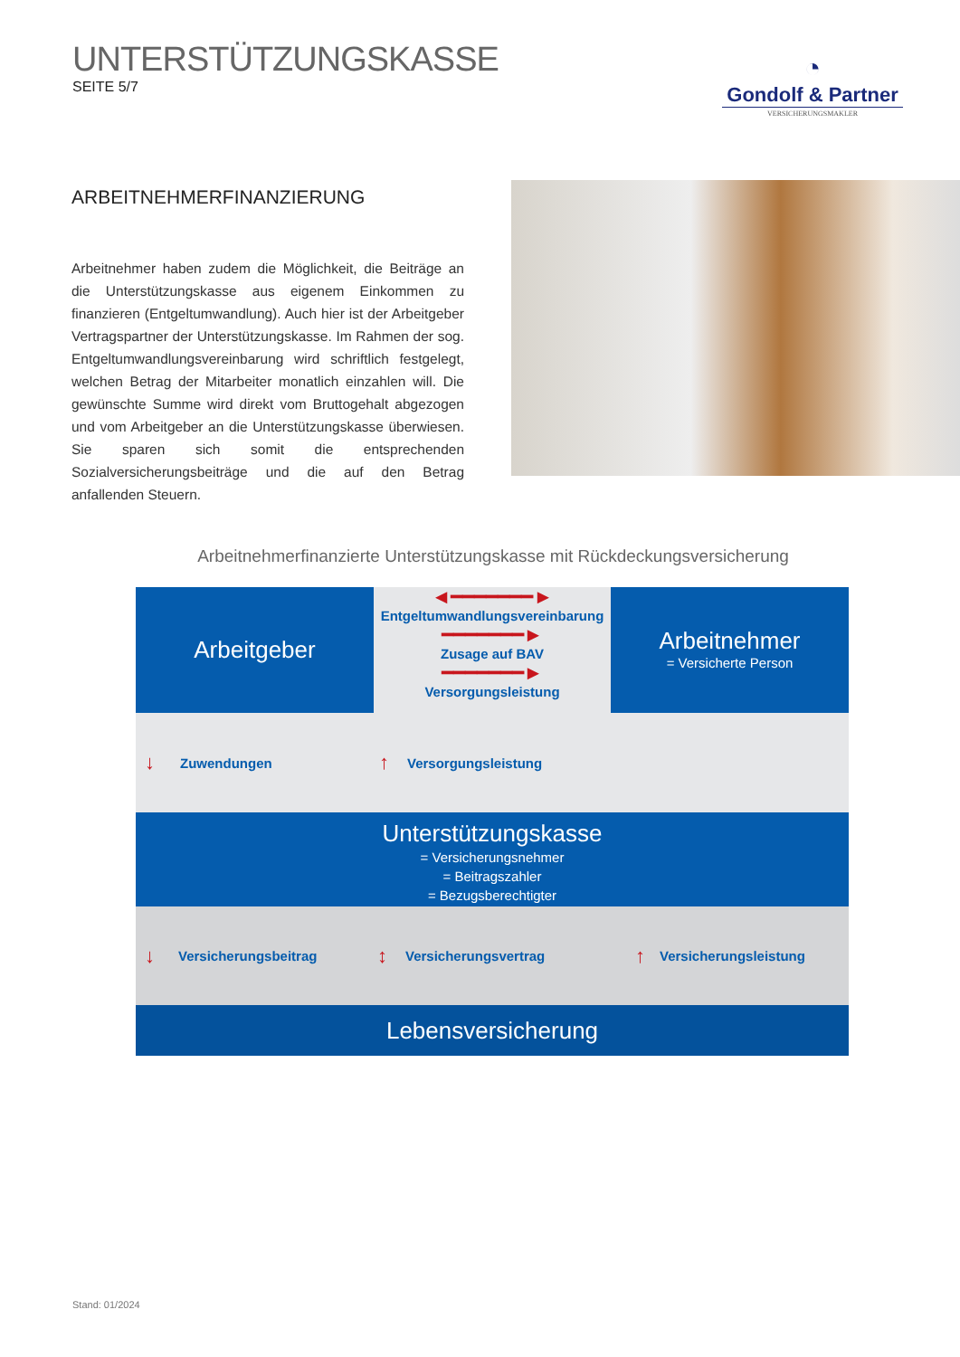UNTERSTÜTZUNGSKASSE
SEITE 5/7
◔
Gondolf & Partner
VERSICHERUNGSMAKLER
ARBEITNEHMERFINANZIERUNG
Arbeitnehmer haben zudem die Möglichkeit, die Beiträge an die Unterstützungskasse aus eigenem Einkommen zu finanzieren (Entgeltumwandlung). Auch hier ist der Arbeitgeber Vertragspartner der Unterstützungskasse. Im Rahmen der sog. Entgeltumwandlungsvereinbarung wird schriftlich festgelegt, welchen Betrag der Mitarbeiter monatlich einzahlen will. Die gewünschte Summe wird direkt vom Bruttogehalt abgezogen und vom Arbeitgeber an die Unterstützungskasse überwiesen. Sie sparen sich somit die entsprechenden Sozialversicherungsbeiträge und die auf den Betrag anfallenden Steuern.
Arbeitnehmerfinanzierte Unterstützungskasse mit Rückdeckungsversicherung
Arbeitgeber
◄━━━━━━━►
Entgeltumwandlungsvereinbarung
━━━━━━━►
Zusage auf BAV
━━━━━━━►
Versorgungsleistung
Arbeitnehmer
= Versicherte Person
↓ Zuwendungen ↑ Versorgungsleistung
Unterstützungskasse
= Versicherungsnehmer
= Beitragszahler
= Bezugsberechtigter
↓ Versicherungsbeitrag ↕ Versicherungsvertrag ↑ Versicherungsleistung
Lebensversicherung
Stand: 01/2024